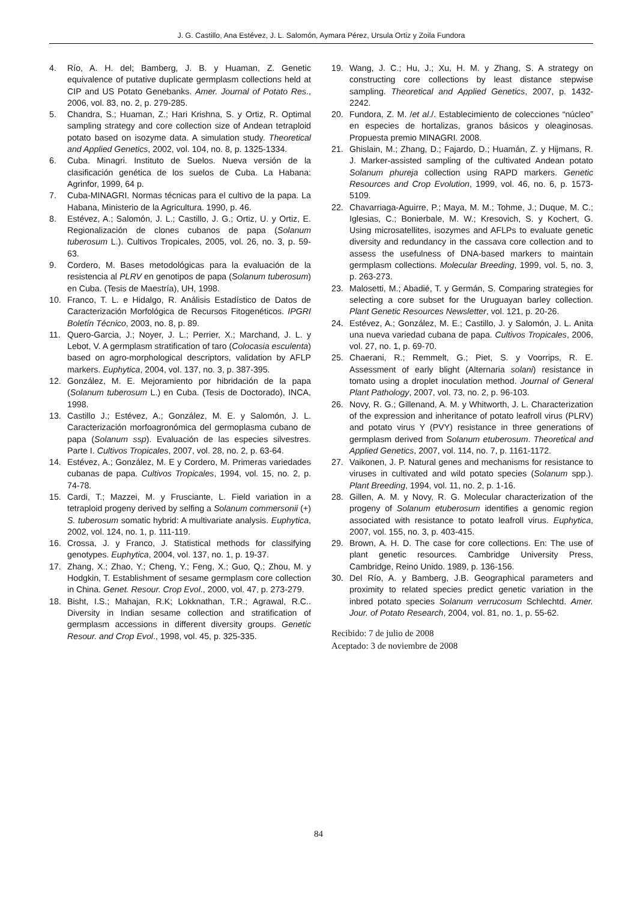J. G. Castillo, Ana Estévez, J. L. Salomón, Aymara Pérez, Ursula Ortiz y Zoila Fundora
4. Río, A. H. del; Bamberg, J. B. y Huaman, Z. Genetic equivalence of putative duplicate germplasm collections held at CIP and US Potato Genebanks. Amer. Journal of Potato Res., 2006, vol. 83, no. 2, p. 279-285.
5. Chandra, S.; Huaman, Z.; Hari Krishna, S. y Ortiz, R. Optimal sampling strategy and core collection size of Andean tetraploid potato based on isozyme data. A simulation study. Theoretical and Applied Genetics, 2002, vol. 104, no. 8, p. 1325-1334.
6. Cuba. Minagri. Instituto de Suelos. Nueva versión de la clasificación genética de los suelos de Cuba. La Habana: Agrinfor, 1999, 64 p.
7. Cuba-MINAGRI. Normas técnicas para el cultivo de la papa. La Habana, Ministerio de la Agricultura. 1990, p. 46.
8. Estévez, A.; Salomón, J. L.; Castillo, J. G.; Ortiz, U. y Ortiz, E. Regionalización de clones cubanos de papa (Solanum tuberosum L.). Cultivos Tropicales, 2005, vol. 26, no. 3, p. 59-63.
9. Cordero, M. Bases metodológicas para la evaluación de la resistencia al PLRV en genotipos de papa (Solanum tuberosum) en Cuba. (Tesis de Maestría), UH, 1998.
10. Franco, T. L. e Hidalgo, R. Análisis Estadístico de Datos de Caracterización Morfológica de Recursos Fitogenéticos. IPGRI Boletín Técnico, 2003, no. 8, p. 89.
11. Quero-Garcia, J.; Noyer, J. L.; Perrier, X.; Marchand, J. L. y Lebot, V. A germplasm stratification of taro (Colocasia esculenta) based on agro-morphological descriptors, validation by AFLP markers. Euphytica, 2004, vol. 137, no. 3, p. 387-395.
12. González, M. E. Mejoramiento por hibridación de la papa (Solanum tuberosum L.) en Cuba. (Tesis de Doctorado), INCA, 1998.
13. Castillo J.; Estévez, A.; González, M. E. y Salomón, J. L. Caracterización morfoagronómica del germoplasma cubano de papa (Solanum ssp). Evaluación de las especies silvestres. Parte I. Cultivos Tropicales, 2007, vol. 28, no. 2, p. 63-64.
14. Estévez, A.; González, M. E y Cordero, M. Primeras variedades cubanas de papa. Cultivos Tropicales, 1994, vol. 15, no. 2, p. 74-78.
15. Cardi, T.; Mazzei, M. y Frusciante, L. Field variation in a tetraploid progeny derived by selfing a Solanum commersonii (+) S. tuberosum somatic hybrid: A multivariate analysis. Euphytica, 2002, vol. 124, no. 1, p. 111-119.
16. Crossa, J. y Franco, J. Statistical methods for classifying genotypes. Euphytica, 2004, vol. 137, no. 1, p. 19-37.
17. Zhang, X.; Zhao, Y.; Cheng, Y.; Feng, X.; Guo, Q.; Zhou, M. y Hodgkin, T. Establishment of sesame germplasm core collection in China. Genet. Resour. Crop Evol., 2000, vol. 47, p. 273-279.
18. Bisht, I.S.; Mahajan, R.K; Lokknathan, T.R.; Agrawal, R.C.. Diversity in Indian sesame collection and stratification of germplasm accessions in different diversity groups. Genetic Resour. and Crop Evol., 1998, vol. 45, p. 325-335.
19. Wang, J. C.; Hu, J.; Xu, H. M. y Zhang, S. A strategy on constructing core collections by least distance stepwise sampling. Theoretical and Applied Genetics, 2007, p. 1432-2242.
20. Fundora, Z. M. /et al./. Establecimiento de colecciones “núcleo” en especies de hortalizas, granos básicos y oleaginosas. Propuesta premio MINAGRI. 2008.
21. Ghislain, M.; Zhang, D.; Fajardo, D.; Huamán, Z. y Hijmans, R. J. Marker-assisted sampling of the cultivated Andean potato Solanum phureja collection using RAPD markers. Genetic Resources and Crop Evolution, 1999, vol. 46, no. 6, p. 1573-5109.
22. Chavarriaga-Aguirre, P.; Maya, M. M.; Tohme, J.; Duque, M. C.; Iglesias, C.; Bonierbale, M. W.; Kresovich, S. y Kochert, G. Using microsatellites, isozymes and AFLPs to evaluate genetic diversity and redundancy in the cassava core collection and to assess the usefulness of DNA-based markers to maintain germplasm collections. Molecular Breeding, 1999, vol. 5, no. 3, p. 263-273.
23. Malosetti, M.; Abadié, T. y Germán, S. Comparing strategies for selecting a core subset for the Uruguayan barley collection. Plant Genetic Resources Newsletter, vol. 121, p. 20-26.
24. Estévez, A.; González, M. E.; Castillo, J. y Salomón, J. L. Anita una nueva variedad cubana de papa. Cultivos Tropicales, 2006, vol. 27, no. 1, p. 69-70.
25. Chaerani, R.; Remmelt, G.; Piet, S. y Voorrips, R. E. Assessment of early blight (Alternaria solani) resistance in tomato using a droplet inoculation method. Journal of General Plant Pathology, 2007, vol. 73, no. 2, p. 96-103.
26. Novy, R. G.; Gillenand, A. M. y Whitworth, J. L. Characterization of the expression and inheritance of potato leafroll virus (PLRV) and potato virus Y (PVY) resistance in three generations of germplasm derived from Solanum etuberosum. Theoretical and Applied Genetics, 2007, vol. 114, no. 7, p. 1161-1172.
27. Vaikonen, J. P. Natural genes and mechanisms for resistance to viruses in cultivated and wild potato species (Solanum spp.). Plant Breeding, 1994, vol. 11, no. 2, p. 1-16.
28. Gillen, A. M. y Novy, R. G. Molecular characterization of the progeny of Solanum etuberosum identifies a genomic region associated with resistance to potato leafroll virus. Euphytica, 2007, vol. 155, no. 3, p. 403-415.
29. Brown, A. H. D. The case for core collections. En: The use of plant genetic resources. Cambridge University Press, Cambridge, Reino Unido. 1989, p. 136-156.
30. Del Río, A. y Bamberg, J.B. Geographical parameters and proximity to related species predict genetic variation in the inbred potato species Solanum verrucosum Schlechtd. Amer. Jour. of Potato Research, 2004, vol. 81, no. 1, p. 55-62.
Recibido: 7 de julio de 2008
Aceptado: 3 de noviembre de 2008
84